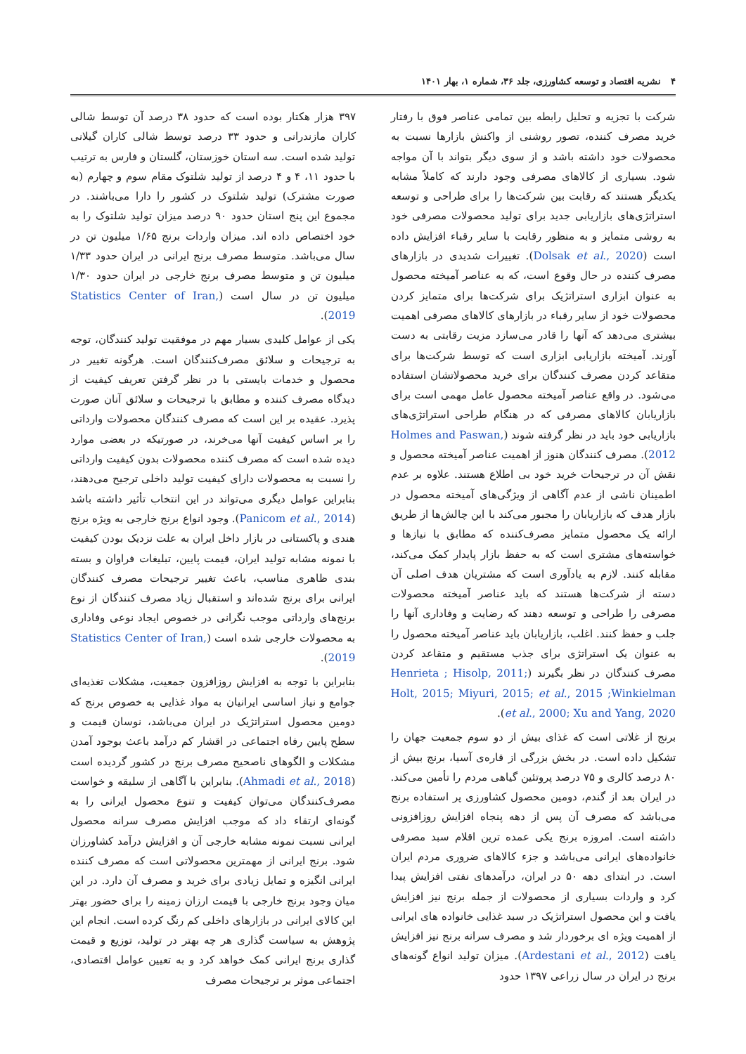۴ نشریه اقتصاد و توسعه کشاورزی، جلد ۳۶، شماره ۱، بهار ۱۴۰۱
شرکت با تجزیه و تحلیل رابطه بین تمامی عناصر فوق با رفتار خرید مصرف کننده، تصور روشنی از واکنش بازارها نسبت به محصولات خود داشته باشد و از سوی دیگر بتواند با آن مواجه شود. بسیاری از کالاهای مصرفی وجود دارند که کاملاً مشابه یکدیگر هستند که رقابت بین شرکت‌ها را برای طراحی و توسعه استراتژی‌های بازاریابی جدید برای تولید محصولات مصرفی خود به روشی متمایز و به منظور رقابت با سایر رقباء افزایش داده است (Dolsak et al., 2020). تغییرات شدیدی در بازارهای مصرف کننده در حال وقوع است، که به عناصر آمیخته محصول به عنوان ابزاری استراتژیک برای شرکت‌ها برای متمایز کردن محصولات خود از سایر رقباء در بازارهای کالاهای مصرفی اهمیت بیشتری می‌دهد که آنها را قادر می‌سازد مزیت رقابتی به دست آورند. آمیخته بازاریابی ابزاری است که توسط شرکت‌ها برای متقاعد کردن مصرف کنندگان برای خرید محصولاتشان استفاده می‌شود. در واقع عناصر آمیخته محصول عامل مهمی است برای بازاریابان کالاهای مصرفی که در هنگام طراحی استراتژی‌های بازاریابی خود باید در نظر گرفته شوند (Holmes and Paswan, 2012). مصرف کنندگان هنوز از اهمیت عناصر آمیخته محصول و نقش آن در ترجیحات خرید خود بی اطلاع هستند. علاوه بر عدم اطمینان ناشی از عدم آگاهی از ویژگی‌های آمیخته محصول در بازار هدف که بازاریابان را مجبور می‌کند با این چالش‌ها از طریق ارائه یک محصول متمایز مصرف‌کننده که مطابق با نیازها و خواسته‌های مشتری است که به حفظ بازار پایدار کمک می‌کند، مقابله کنند. لازم به یادآوری است که مشتریان هدف اصلی آن دسته از شرکت‌ها هستند که باید عناصر آمیخته محصولات مصرفی را طراحی و توسعه دهند که رضایت و وفاداری آنها را جلب و حفظ کنند. اغلب، بازاریابان باید عناصر آمیخته محصول را به عنوان یک استراتژی برای جذب مستقیم و متقاعد کردن مصرف کنندگان در نظر بگیرند (Henrieta ; Hisolp, 2011; Holt, 2015; Miyuri, 2015; et al., 2015 ;Winkielman et al., 2000; Xu and Yang, 2020).
برنج از غلاتی است که غذای بیش از دو سوم جمعیت جهان را تشکیل داده است. در بخش بزرگی از قاره‌ی آسیا، برنج بیش از ۸۰ درصد کالری و ۷۵ درصد پروتئین گیاهی مردم را تأمین می‌کند. در ایران بعد از گندم، دومین محصول کشاورزی پر استفاده برنج می‌باشد که مصرف آن پس از دهه پنجاه افزایش روزافزونی داشته است. امروزه برنج یکی عمده ترین اقلام سبد مصرفی خانواده‌های ایرانی می‌باشد و جزء کالاهای ضروری مردم ایران است. در ابتدای دهه ۵۰ در ایران، درآمدهای نفتی افزایش پیدا کرد و واردات بسیاری از محصولات از جمله برنج نیز افزایش یافت و این محصول استراتژیک در سبد غذایی خانواده های ایرانی از اهمیت ویژه ای برخوردار شد و مصرف سرانه برنج نیز افزایش یافت (Ardestani et al., 2012). میزان تولید انواع گونه‌های برنج در ایران در سال زراعی ۱۳۹۷ حدود
۳۹۷ هزار هکتار بوده است که حدود ۳۸ درصد آن توسط شالی کاران مازندرانی و حدود ۳۳ درصد توسط شالی کاران گیلانی تولید شده است. سه استان خوزستان، گلستان و فارس به ترتیب با حدود ۱۱، ۴ و ۴ درصد از تولید شلتوک مقام سوم و چهارم (به صورت مشترک) تولید شلتوک در کشور را دارا می‌باشند. در مجموع این پنج استان حدود ۹۰ درصد میزان تولید شلتوک را به خود اختصاص داده اند. میزان واردات برنج ۱/۶۵ میلیون تن در سال می‌باشد. متوسط مصرف برنج ایرانی در ایران حدود ۱/۳۳ میلیون تن و متوسط مصرف برنج خارجی در ایران حدود ۱/۳۰ میلیون تن در سال است (Statistics Center of Iran, 2019).
یکی از عوامل کلیدی بسیار مهم در موفقیت تولید کنندگان، توجه به ترجیحات و سلائق مصرف‌کنندگان است. هرگونه تغییر در محصول و خدمات بایستی با در نظر گرفتن تعریف کیفیت از دیدگاه مصرف کننده و مطابق با ترجیحات و سلائق آنان صورت پذیرد. عقیده بر این است که مصرف کنندگان محصولات وارداتی را بر اساس کیفیت آنها می‌خرند، در صورتیکه در بعضی موارد دیده شده است که مصرف کننده محصولات بدون کیفیت وارداتی را نسبت به محصولات دارای کیفیت تولید داخلی ترجیح می‌دهند، بنابراین عوامل دیگری می‌تواند در این انتخاب تأثیر داشته باشد (Panicom et al., 2014). وجود انواع برنج خارجی به ویژه برنج هندی و پاکستانی در بازار داخل ایران به علت نزدیک بودن کیفیت با نمونه مشابه تولید ایران، قیمت پایین، تبلیغات فراوان و بسته بندی ظاهری مناسب، باعث تغییر ترجیحات مصرف کنندگان ایرانی برای برنج شده‌اند و استقبال زیاد مصرف کنندگان از نوع برنج‌های وارداتی موجب نگرانی در خصوص ایجاد نوعی وفاداری به محصولات خارجی شده است (Statistics Center of Iran, 2019).
بنابراین با توجه به افزایش روزافزون جمعیت، مشکلات تغذیه‌ای جوامع و نیاز اساسی ایرانیان به مواد غذایی به خصوص برنج که دومین محصول استراتژیک در ایران می‌باشد، نوسان قیمت و سطح پایین رفاه اجتماعی در اقشار کم درآمد باعث بوجود آمدن مشکلات و الگوهای ناصحیح مصرف برنج در کشور گردیده است (Ahmadi et al., 2018). بنابراین با آگاهی از سلیقه و خواست مصرف‌کنندگان می‌توان کیفیت و تنوع محصول ایرانی را به گونه‌ای ارتقاء داد که موجب افزایش مصرف سرانه محصول ایرانی نسبت نمونه مشابه خارجی آن و افزایش درآمد کشاورزان شود. برنج ایرانی از مهمترین محصولاتی است که مصرف کننده ایرانی انگیزه و تمایل زیادی برای خرید و مصرف آن دارد. در این میان وجود برنج خارجی با قیمت ارزان زمینه را برای حضور بهتر این کالای ایرانی در بازارهای داخلی کم رنگ کرده است. انجام این پژوهش به سیاست گذاری هر چه بهتر در تولید، توزیع و قیمت گذاری برنج ایرانی کمک خواهد کرد و به تعیین عوامل اقتصادی، اجتماعی موثر بر ترجیحات مصرف